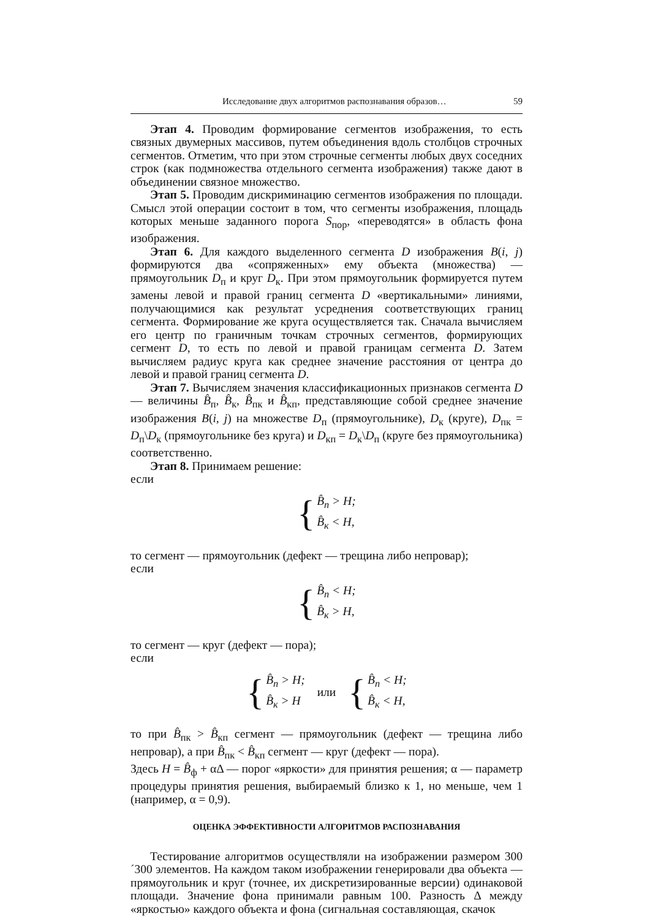Исследование двух алгоритмов распознавания образов… 59
Этап 4. Проводим формирование сегментов изображения, то есть связных двумерных массивов, путем объединения вдоль столбцов строчных сегментов. Отметим, что при этом строчные сегменты любых двух соседних строк (как подмножества отдельного сегмента изображения) также дают в объединении связное множество.
Этап 5. Проводим дискриминацию сегментов изображения по площади. Смысл этой операции состоит в том, что сегменты изображения, площадь которых меньше заданного порога S<sub>пор</sub>, «переводятся» в область фона изображения.
Этап 6. Для каждого выделенного сегмента D изображения B(i, j) формируются два «сопряженных» ему объекта (множества) — прямоугольник D<sub>п</sub> и круг D<sub>к</sub>. При этом прямоугольник формируется путем замены левой и правой границ сегмента D «вертикальными» линиями, получающимися как результат усреднения соответствующих границ сегмента. Формирование же круга осуществляется так. Сначала вычисляем его центр по граничным точкам строчных сегментов, формирующих сегмент D, то есть по левой и правой границам сегмента D. Затем вычисляем радиус круга как среднее значение расстояния от центра до левой и правой границ сегмента D.
Этап 7. Вычисляем значения классификационных признаков сегмента D — величины B̂<sub>п</sub>, B̂<sub>к</sub>, B̂<sub>пк</sub> и B̂<sub>кп</sub>, представляющие собой среднее значение изображения B(i, j) на множестве D<sub>п</sub> (прямоугольнике), D<sub>к</sub> (круге), D<sub>пк</sub> = D<sub>п</sub>\D<sub>к</sub> (прямоугольнике без круга) и D<sub>кп</sub> = D<sub>к</sub>\D<sub>п</sub> (круге без прямоугольника) соответственно.
Этап 8. Принимаем решение:
если
{
B̂<sub>п</sub> > H;
B̂<sub>к</sub> < H,
то сегмент — прямоугольник (дефект — трещина либо непровар);
если
{
B̂<sub>п</sub> < H;
B̂<sub>к</sub> > H,
то сегмент — круг (дефект — пора);
если
{
B̂<sub>п</sub> > H;
B̂<sub>к</sub> > H
или
{
B̂<sub>п</sub> < H;
B̂<sub>к</sub> < H,
то при B̂<sub>пк</sub> > B̂<sub>кп</sub> сегмент — прямоугольник (дефект — трещина либо непровар), а при B̂<sub>пк</sub> < B̂<sub>кп</sub> сегмент — круг (дефект — пора).
Здесь H = B̂<sub>ф</sub> + αΔ — порог «яркости» для принятия решения; α — параметр процедуры принятия решения, выбираемый близко к 1, но меньше, чем 1 (например, α = 0,9).
ОЦЕНКА ЭФФЕКТИВНОСТИ АЛГОРИТМОВ РАСПОЗНАВАНИЯ
Тестирование алгоритмов осуществляли на изображении размером 300´300 элементов. На каждом таком изображении генерировали два объекта — прямоугольник и круг (точнее, их дискретизированные версии) одинаковой площади. Значение фона принимали равным 100. Разность Δ между «яркостью» каждого объекта и фона (сигнальная составляющая, скачок